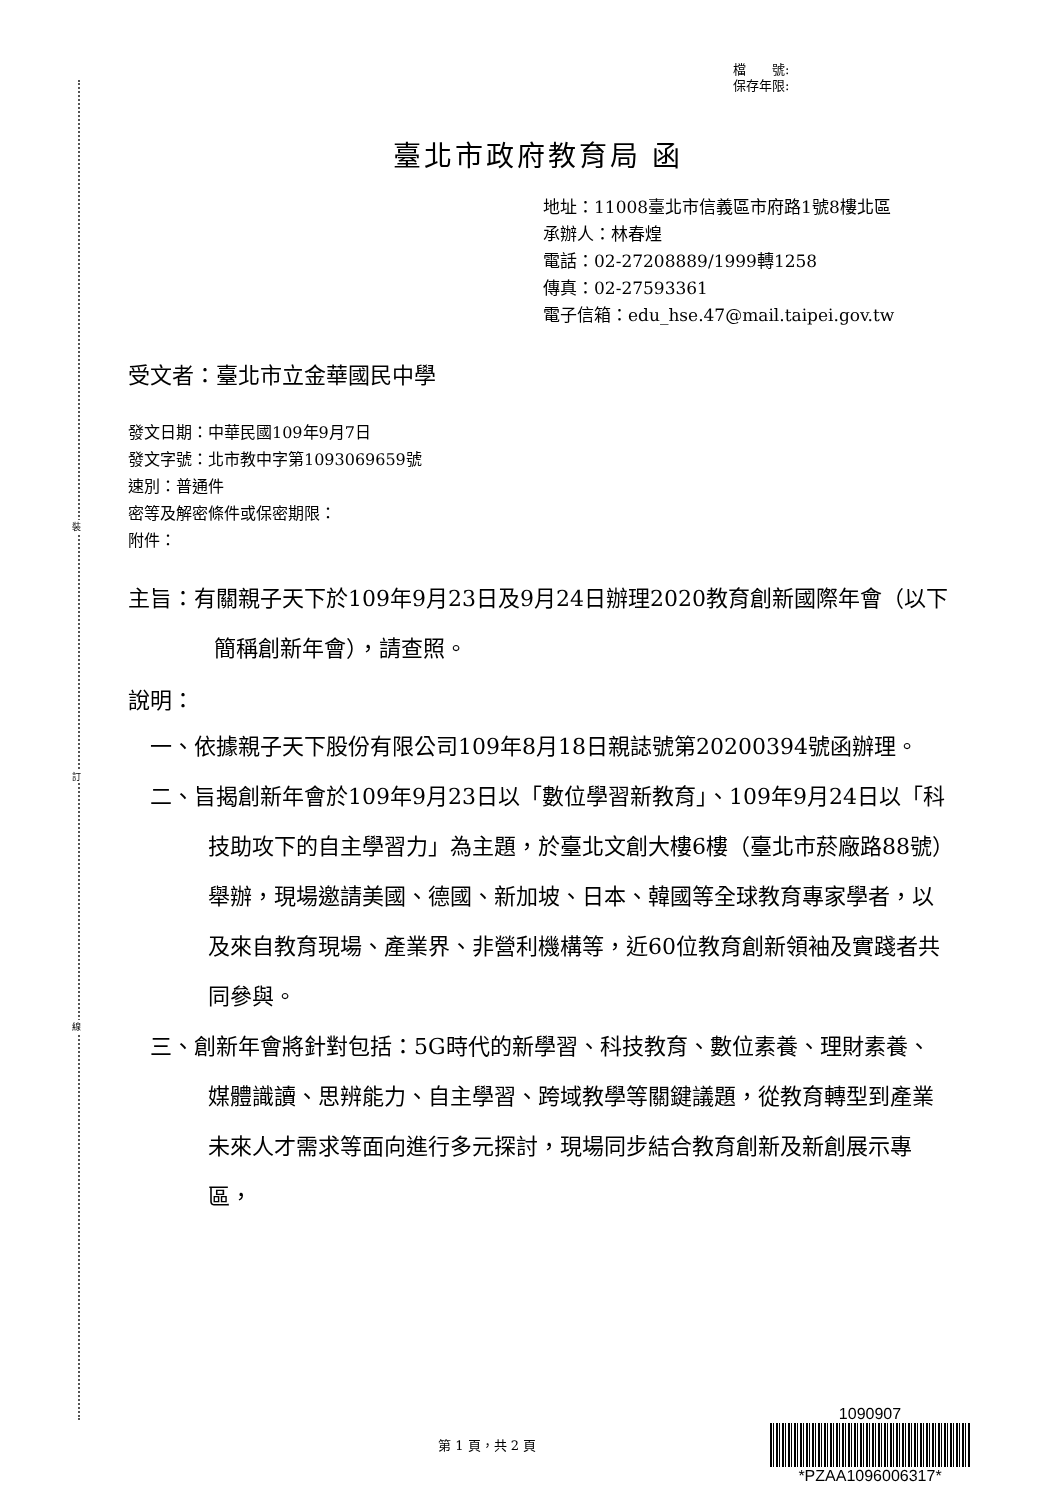裝
訂
線
檔　　號:
保存年限:
臺北市政府教育局 函
地址：11008臺北市信義區市府路1號8樓北區
承辦人：林春煌
電話：02-27208889/1999轉1258
傳真：02-27593361
電子信箱：edu_hse.47@mail.taipei.gov.tw
受文者：臺北市立金華國民中學
發文日期：中華民國109年9月7日
發文字號：北市教中字第1093069659號
速別：普通件
密等及解密條件或保密期限：
附件：
主旨：有關親子天下於109年9月23日及9月24日辦理2020教育創新國際年會（以下簡稱創新年會），請查照。
說明：
一、依據親子天下股份有限公司109年8月18日親誌號第20200394號函辦理。
二、旨揭創新年會於109年9月23日以「數位學習新教育」、109年9月24日以「科技助攻下的自主學習力」為主題，於臺北文創大樓6樓（臺北市菸廠路88號）舉辦，現場邀請美國、德國、新加坡、日本、韓國等全球教育專家學者，以及來自教育現場、產業界、非營利機構等，近60位教育創新領袖及實踐者共同參與。
三、創新年會將針對包括：5G時代的新學習、科技教育、數位素養、理財素養、媒體識讀、思辨能力、自主學習、跨域教學等關鍵議題，從教育轉型到產業未來人才需求等面向進行多元探討，現場同步結合教育創新及新創展示專區，
第 1 頁，共 2 頁
1090907
*PZAA1096006317*